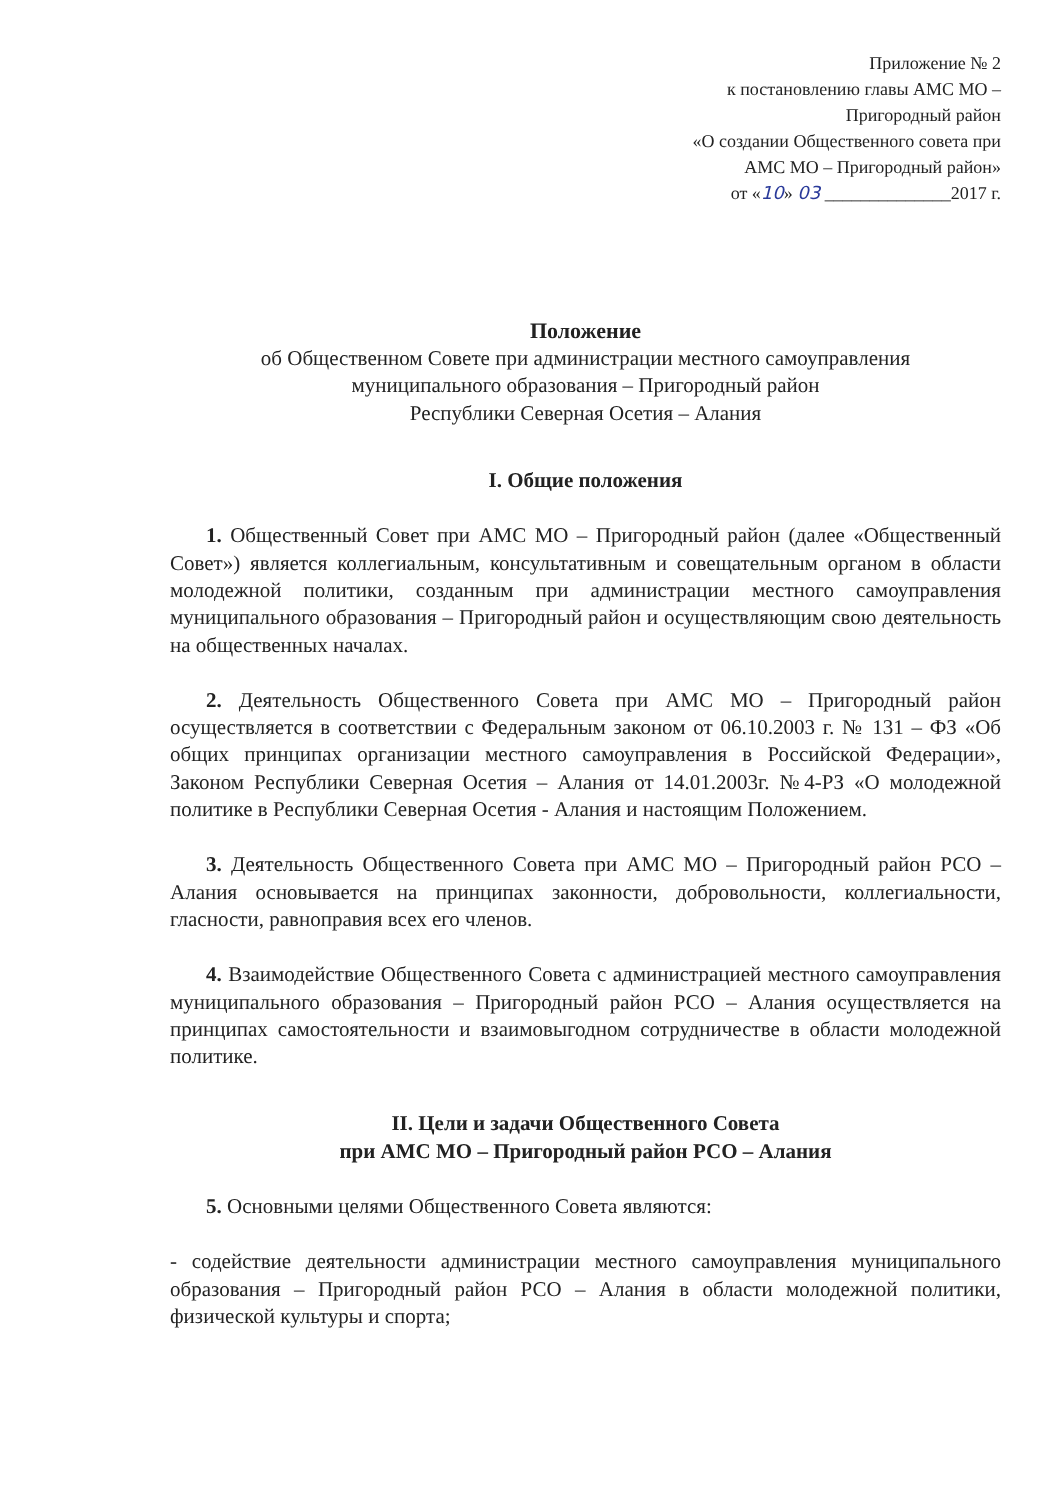Приложение № 2
к постановлению главы АМС МО –
Пригородный район
«О создании Общественного совета при
АМС МО – Пригородный район»
от «10» 03 ______________2017 г.
Положение
об Общественном Совете при администрации местного самоуправления
муниципального образования – Пригородный район
Республики Северная Осетия – Алания
I. Общие положения
1. Общественный Совет при АМС МО – Пригородный район (далее «Общественный Совет») является коллегиальным, консультативным и совещательным органом в области молодежной политики, созданным при администрации местного самоуправления муниципального образования – Пригородный район и осуществляющим свою деятельность на общественных началах.
2. Деятельность Общественного Совета при АМС МО – Пригородный район осуществляется в соответствии с Федеральным законом от 06.10.2003 г. № 131 – ФЗ «Об общих принципах организации местного самоуправления в Российской Федерации», Законом Республики Северная Осетия – Алания от 14.01.2003г. №4-РЗ «О молодежной политике в Республики Северная Осетия - Алания и настоящим Положением.
3. Деятельность Общественного Совета при АМС МО – Пригородный район РСО – Алания основывается на принципах законности, добровольности, коллегиальности, гласности, равноправия всех его членов.
4. Взаимодействие Общественного Совета с администрацией местного самоуправления муниципального образования – Пригородный район РСО – Алания осуществляется на принципах самостоятельности и взаимовыгодном сотрудничестве в области молодежной политике.
II. Цели и задачи Общественного Совета
при АМС МО – Пригородный район РСО – Алания
5. Основными целями Общественного Совета являются:
- содействие деятельности администрации местного самоуправления муниципального образования – Пригородный район РСО – Алания в области молодежной политики, физической культуры и спорта;